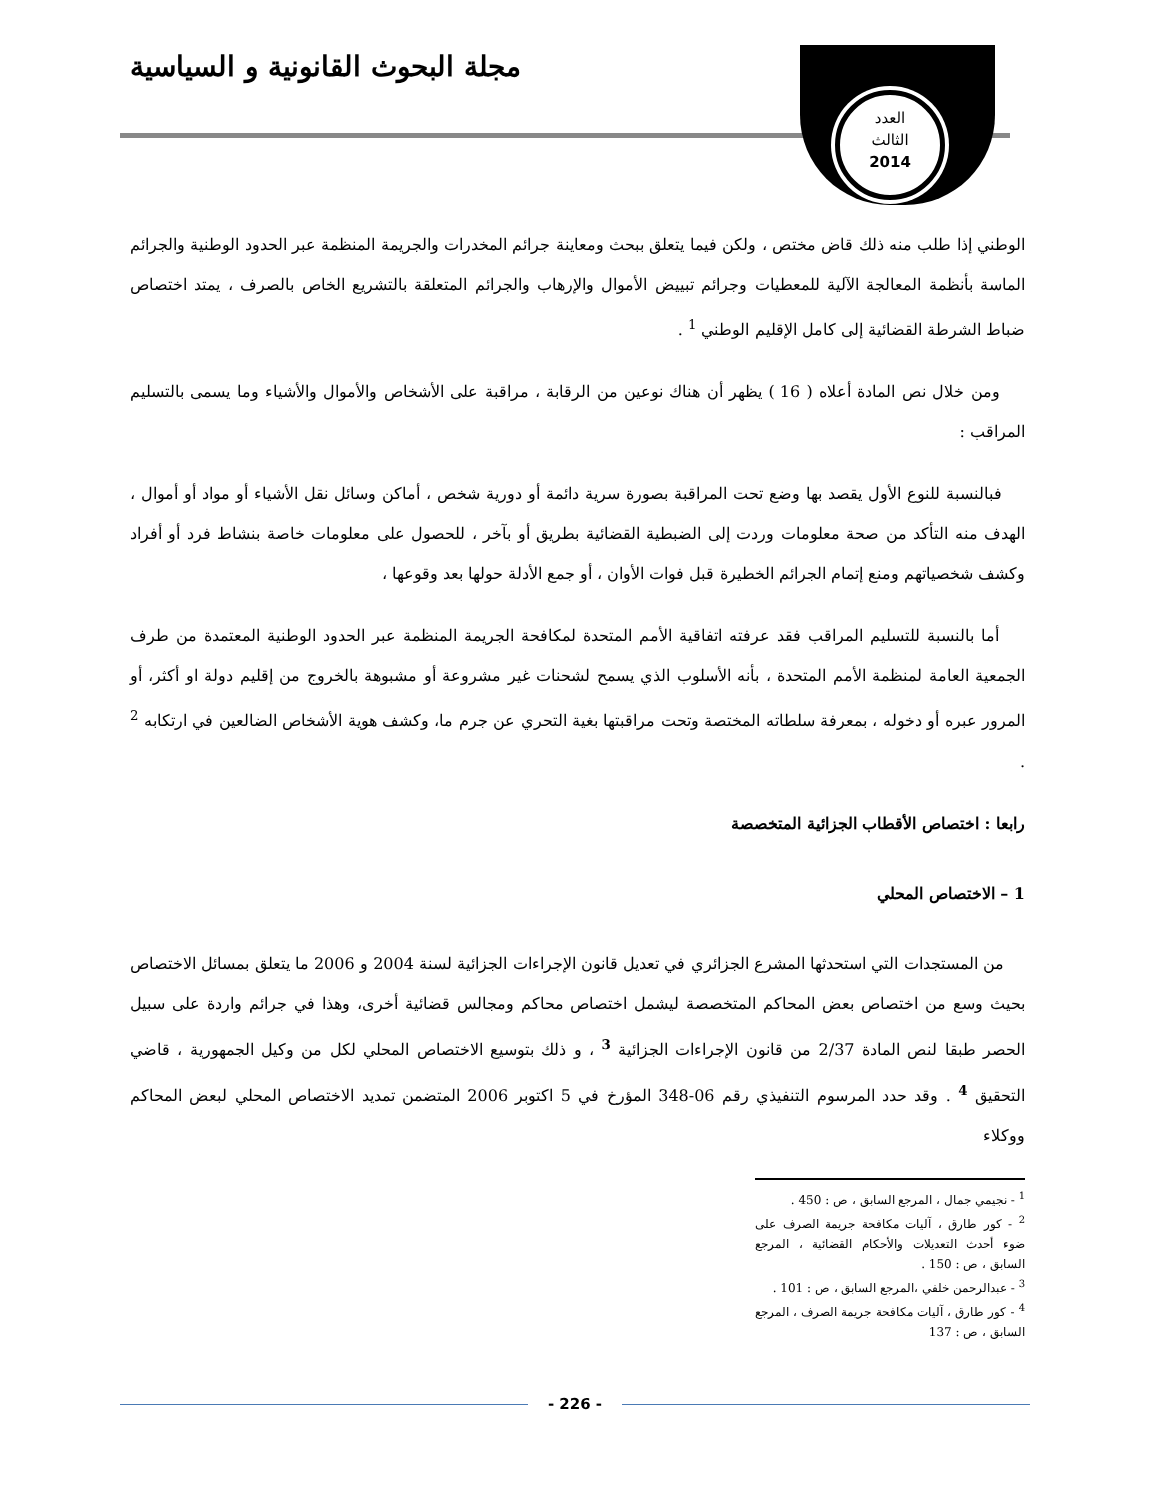مجلة البحوث القانونية و السياسية
العدد
الثالث
2014
الوطني إذا طلب منه ذلك قاض مختص ، ولكن فيما يتعلق ببحث ومعاينة جرائم المخدرات والجريمة المنظمة عبر الحدود الوطنية والجرائم الماسة بأنظمة المعالجة الآلية للمعطيات وجرائم تبييض الأموال والإرهاب والجرائم المتعلقة بالتشريع الخاص بالصرف ، يمتد اختصاص ضباط الشرطة القضائية إلى كامل الإقليم الوطني <sup>1</sup> .
ومن خلال نص المادة أعلاه ( 16 ) يظهر أن هناك نوعين من الرقابة ، مراقبة على الأشخاص والأموال والأشياء وما يسمى بالتسليم المراقب :
فبالنسبة للنوع الأول يقصد بها وضع تحت المراقبة بصورة سرية دائمة أو دورية شخص ، أماكن وسائل نقل الأشياء أو مواد أو أموال ، الهدف منه التأكد من صحة معلومات وردت إلى الضبطية القضائية بطريق أو بآخر ، للحصول على معلومات خاصة بنشاط فرد أو أفراد وكشف شخصياتهم ومنع إتمام الجرائم الخطيرة قبل فوات الأوان ، أو جمع الأدلة حولها بعد وقوعها ،
أما بالنسبة للتسليم المراقب فقد عرفته اتفاقية الأمم المتحدة لمكافحة الجريمة المنظمة عبر الحدود الوطنية المعتمدة من طرف الجمعية العامة لمنظمة الأمم المتحدة ، بأنه الأسلوب الذي يسمح لشحنات غير مشروعة أو مشبوهة بالخروج من إقليم دولة او أكثر، أو المرور عبره أو دخوله ، بمعرفة سلطاته المختصة وتحت مراقبتها بغية التحري عن جرم ما، وكشف هوية الأشخاص الضالعين في ارتكابه <sup>2</sup> .
رابعا : اختصاص الأقطاب الجزائية المتخصصة
1 – الاختصاص المحلي
من المستجدات التي استحدثها المشرع الجزائري في تعديل قانون الإجراءات الجزائية لسنة 2004 و 2006 ما يتعلق بمسائل الاختصاص بحيث وسع من اختصاص بعض المحاكم المتخصصة ليشمل اختصاص محاكم ومجالس قضائية أخرى، وهذا في جرائم واردة على سبيل الحصر طبقا لنص المادة 2/37 من قانون الإجراءات الجزائية <sup>3</sup> ، و ذلك بتوسيع الاختصاص المحلي لكل من وكيل الجمهورية ، قاضي التحقيق <sup>4</sup> . وقد حدد المرسوم التنفيذي رقم 06-348 المؤرخ في 5 اكتوبر 2006 المتضمن تمديد الاختصاص المحلي لبعض المحاكم ووكلاء
<sup>1</sup> - نجيمي جمال ، المرجع السابق ، ص : 450 .
<sup>2</sup> - كور طارق ، آليات مكافحة جريمة الصرف على ضوء أحدث التعديلات والأحكام القضائية ، المرجع السابق ، ص : 150 .
<sup>3</sup> - عبدالرحمن خلفي ،المرجع السابق ، ص : 101 .
<sup>4</sup> - كور طارق ، آليات مكافحة جريمة الصرف ، المرجع السابق ، ص : 137
- 226 -